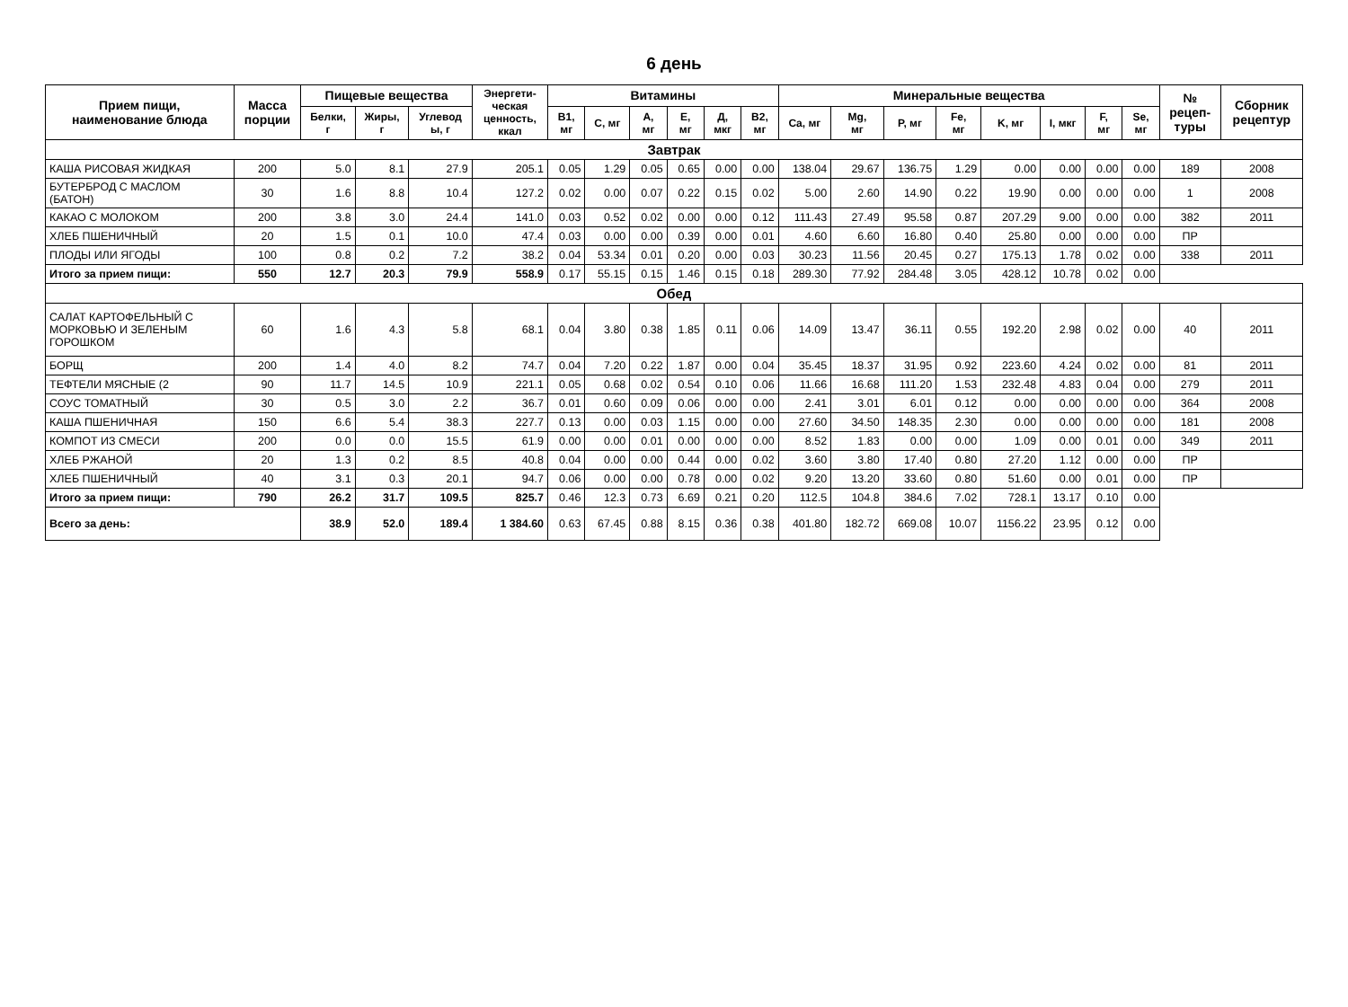6 день
| Прием пищи, наименование блюда | Масса порции | Пищевые вещества | | | Энергети- ческая ценность, ккал | Витамины | | | | | | Минеральные вещества | | | | | | | | № рецеп- туры | Сборник рецептур |
| --- | --- | --- | --- | --- | --- | --- | --- | --- | --- | --- | --- | --- | --- | --- | --- | --- | --- | --- | --- | --- | --- |
| | | Белки, г | Жиры, г | Углевод ы, г | | B1, мг | C, мг | A, мг | E, мг | Д, мкг | B2, мг | Ca, мг | Mg, мг | P, мг | Fe, мг | K, мг | I, мкг | F, мг | Se, мг | | |
| Завтрак | | | | | | | | | | | | | | | | | | | | | |
| КАША РИСОВАЯ ЖИДКАЯ | 200 | 5.0 | 8.1 | 27.9 | 205.1 | 0.05 | 1.29 | 0.05 | 0.65 | 0.00 | 0.00 | 138.04 | 29.67 | 136.75 | 1.29 | 0.00 | 0.00 | 0.00 | 0.00 | 189 | 2008 |
| БУТЕРБРОД С МАСЛОМ (БАТОН) | 30 | 1.6 | 8.8 | 10.4 | 127.2 | 0.02 | 0.00 | 0.07 | 0.22 | 0.15 | 0.02 | 5.00 | 2.60 | 14.90 | 0.22 | 19.90 | 0.00 | 0.00 | 0.00 | 1 | 2008 |
| КАКАО С МОЛОКОМ | 200 | 3.8 | 3.0 | 24.4 | 141.0 | 0.03 | 0.52 | 0.02 | 0.00 | 0.00 | 0.12 | 111.43 | 27.49 | 95.58 | 0.87 | 207.29 | 9.00 | 0.00 | 0.00 | 382 | 2011 |
| ХЛЕБ ПШЕНИЧНЫЙ | 20 | 1.5 | 0.1 | 10.0 | 47.4 | 0.03 | 0.00 | 0.00 | 0.39 | 0.00 | 0.01 | 4.60 | 6.60 | 16.80 | 0.40 | 25.80 | 0.00 | 0.00 | 0.00 | ПР | |
| ПЛОДЫ ИЛИ ЯГОДЫ | 100 | 0.8 | 0.2 | 7.2 | 38.2 | 0.04 | 53.34 | 0.01 | 0.20 | 0.00 | 0.03 | 30.23 | 11.56 | 20.45 | 0.27 | 175.13 | 1.78 | 0.02 | 0.00 | 338 | 2011 |
| Итого за прием пищи: | 550 | 12.7 | 20.3 | 79.9 | 558.9 | 0.17 | 55.15 | 0.15 | 1.46 | 0.15 | 0.18 | 289.30 | 77.92 | 284.48 | 3.05 | 428.12 | 10.78 | 0.02 | 0.00 | | |
| Обед | | | | | | | | | | | | | | | | | | | | | |
| САЛАТ КАРТОФЕЛЬНЫЙ С МОРКОВЬЮ И ЗЕЛЕНЫМ ГОРОШКОМ | 60 | 1.6 | 4.3 | 5.8 | 68.1 | 0.04 | 3.80 | 0.38 | 1.85 | 0.11 | 0.06 | 14.09 | 13.47 | 36.11 | 0.55 | 192.20 | 2.98 | 0.02 | 0.00 | 40 | 2011 |
| БОРЩ | 200 | 1.4 | 4.0 | 8.2 | 74.7 | 0.04 | 7.20 | 0.22 | 1.87 | 0.00 | 0.04 | 35.45 | 18.37 | 31.95 | 0.92 | 223.60 | 4.24 | 0.02 | 0.00 | 81 | 2011 |
| ТЕФТЕЛИ МЯСНЫЕ (2 | 90 | 11.7 | 14.5 | 10.9 | 221.1 | 0.05 | 0.68 | 0.02 | 0.54 | 0.10 | 0.06 | 11.66 | 16.68 | 111.20 | 1.53 | 232.48 | 4.83 | 0.04 | 0.00 | 279 | 2011 |
| СОУС ТОМАТНЫЙ | 30 | 0.5 | 3.0 | 2.2 | 36.7 | 0.01 | 0.60 | 0.09 | 0.06 | 0.00 | 0.00 | 2.41 | 3.01 | 6.01 | 0.12 | 0.00 | 0.00 | 0.00 | 0.00 | 364 | 2008 |
| КАША ПШЕНИЧНАЯ | 150 | 6.6 | 5.4 | 38.3 | 227.7 | 0.13 | 0.00 | 0.03 | 1.15 | 0.00 | 0.00 | 27.60 | 34.50 | 148.35 | 2.30 | 0.00 | 0.00 | 0.00 | 0.00 | 181 | 2008 |
| КОМПОТ ИЗ СМЕСИ | 200 | 0.0 | 0.0 | 15.5 | 61.9 | 0.00 | 0.00 | 0.01 | 0.00 | 0.00 | 0.00 | 8.52 | 1.83 | 0.00 | 0.00 | 1.09 | 0.00 | 0.01 | 0.00 | 349 | 2011 |
| ХЛЕБ РЖАНОЙ | 20 | 1.3 | 0.2 | 8.5 | 40.8 | 0.04 | 0.00 | 0.00 | 0.44 | 0.00 | 0.02 | 3.60 | 3.80 | 17.40 | 0.80 | 27.20 | 1.12 | 0.00 | 0.00 | ПР | |
| ХЛЕБ ПШЕНИЧНЫЙ | 40 | 3.1 | 0.3 | 20.1 | 94.7 | 0.06 | 0.00 | 0.00 | 0.78 | 0.00 | 0.02 | 9.20 | 13.20 | 33.60 | 0.80 | 51.60 | 0.00 | 0.01 | 0.00 | ПР | |
| Итого за прием пищи: | 790 | 26.2 | 31.7 | 109.5 | 825.7 | 0.46 | 12.3 | 0.73 | 6.69 | 0.21 | 0.20 | 112.5 | 104.8 | 384.6 | 7.02 | 728.1 | 13.17 | 0.10 | 0.00 | | |
| Всего за день: | | 38.9 | 52.0 | 189.4 | 1 384.60 | 0.63 | 67.45 | 0.88 | 8.15 | 0.36 | 0.38 | 401.80 | 182.72 | 669.08 | 10.07 | 1156.22 | 23.95 | 0.12 | 0.00 | | |